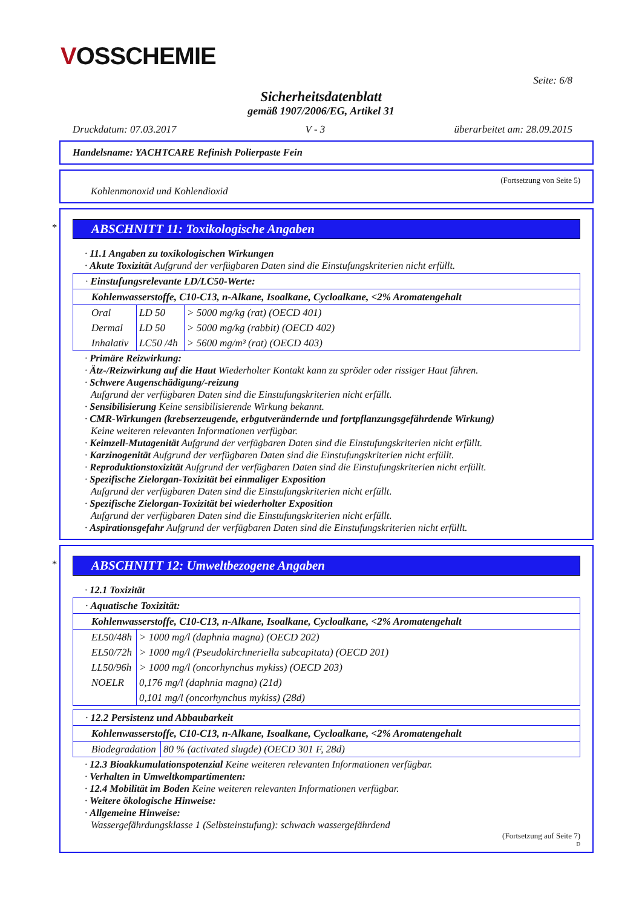VOSSCHEMIE
Seite: 6/8
Sicherheitsdatenblatt
gemäß 1907/2006/EG, Artikel 31
Druckdatum: 07.03.2017 V - 3 überarbeitet am: 28.09.2015
Handelsname: YACHTCARE Refinish Polierpaste Fein
(Fortsetzung von Seite 5)
Kohlenmonoxid und Kohlendioxid
*
ABSCHNITT 11: Toxikologische Angaben
· 11.1 Angaben zu toxikologischen Wirkungen
· Akute Toxizität Aufgrund der verfügbaren Daten sind die Einstufungskriterien nicht erfüllt.
| · Einstufungsrelevante LD/LC50-Werte: | | |
| Kohlenwasserstoffe, C10-C13, n-Alkane, Isoalkane, Cycloalkane, <2% Aromatengehalt | | |
| Oral | LD 50 | > 5000 mg/kg (rat) (OECD 401) |
| Dermal | LD 50 | > 5000 mg/kg (rabbit) (OECD 402) |
| Inhalativ | LC50 /4h | > 5600 mg/m³ (rat) (OECD 403) |
· Primäre Reizwirkung:
· Ätz-/Reizwirkung auf die Haut Wiederholter Kontakt kann zu spröder oder rissiger Haut führen.
· Schwere Augenschädigung/-reizung
Aufgrund der verfügbaren Daten sind die Einstufungskriterien nicht erfüllt.
· Sensibilisierung Keine sensibilisierende Wirkung bekannt.
· CMR-Wirkungen (krebserzeugende, erbgutverändernde und fortpflanzungsgefährdende Wirkung)
Keine weiteren relevanten Informationen verfügbar.
· Keimzell-Mutagenität Aufgrund der verfügbaren Daten sind die Einstufungskriterien nicht erfüllt.
· Karzinogenität Aufgrund der verfügbaren Daten sind die Einstufungskriterien nicht erfüllt.
· Reproduktionstoxizität Aufgrund der verfügbaren Daten sind die Einstufungskriterien nicht erfüllt.
· Spezifische Zielorgan-Toxizität bei einmaliger Exposition
Aufgrund der verfügbaren Daten sind die Einstufungskriterien nicht erfüllt.
· Spezifische Zielorgan-Toxizität bei wiederholter Exposition
Aufgrund der verfügbaren Daten sind die Einstufungskriterien nicht erfüllt.
· Aspirationsgefahr Aufgrund der verfügbaren Daten sind die Einstufungskriterien nicht erfüllt.
*
ABSCHNITT 12: Umweltbezogene Angaben
· 12.1 Toxizität
| · Aquatische Toxizität: | |
| Kohlenwasserstoffe, C10-C13, n-Alkane, Isoalkane, Cycloalkane, <2% Aromatengehalt | |
| EL50/48h | > 1000 mg/l (daphnia magna) (OECD 202) |
| EL50/72h | > 1000 mg/l (Pseudokirchneriella subcapitata) (OECD 201) |
| LL50/96h | > 1000 mg/l (oncorhynchus mykiss) (OECD 203) |
| NOELR | 0,176 mg/l (daphnia magna) (21d) |
| | 0,101 mg/l (oncorhynchus mykiss) (28d) |
| · 12.2 Persistenz und Abbaubarkeit | |
| Kohlenwasserstoffe, C10-C13, n-Alkane, Isoalkane, Cycloalkane, <2% Aromatengehalt | |
| Biodegradation | 80 % (activated slugde) (OECD 301 F, 28d) |
· 12.3 Bioakkumulationspotenzial Keine weiteren relevanten Informationen verfügbar.
· Verhalten in Umweltkompartimenten:
· 12.4 Mobilität im Boden Keine weiteren relevanten Informationen verfügbar.
· Weitere ökologische Hinweise:
· Allgemeine Hinweise:
Wassergefährdungsklasse 1 (Selbsteinstufung): schwach wassergefährdend
(Fortsetzung auf Seite 7)
D